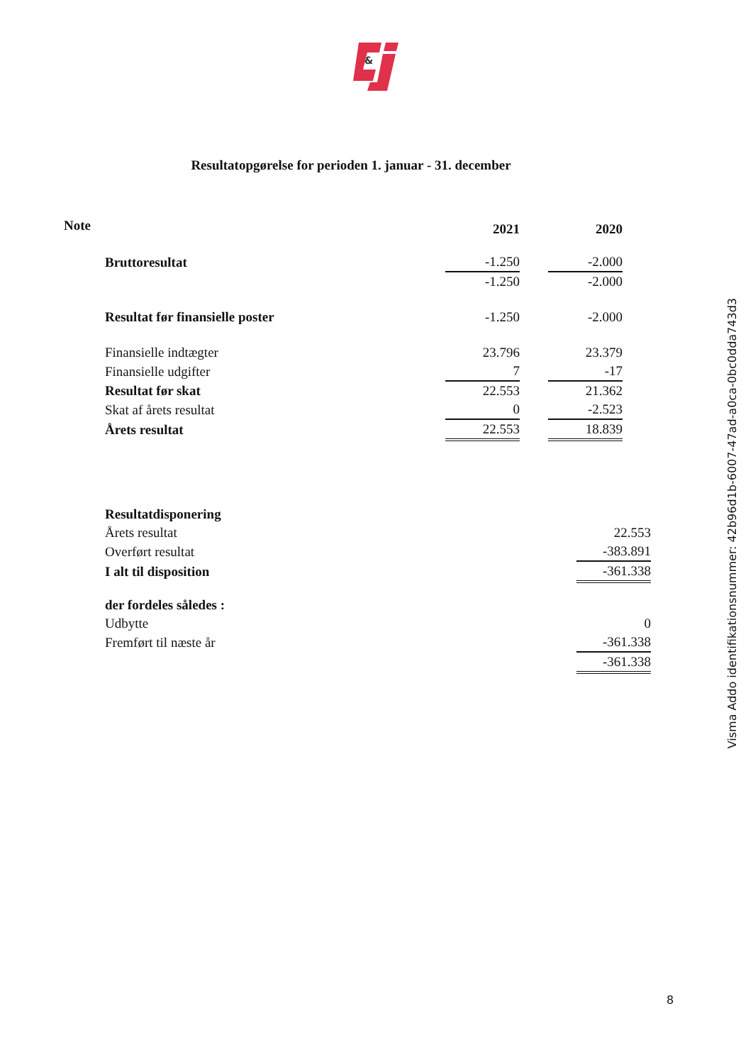&
Resultatopgørelse for perioden 1. januar - 31. december
| Note | | 2021 | | 2020 |
| --- | --- | --- | --- | --- |
| | Bruttoresultat | -1.250 | | -2.000 |
| | | -1.250 | | -2.000 |
| | Resultat før finansielle poster | -1.250 | | -2.000 |
| | Finansielle indtægter | 23.796 | | 23.379 |
| | Finansielle udgifter | 7 | | -17 |
| | Resultat før skat | 22.553 | | 21.362 |
| | Skat af årets resultat | 0 | | -2.523 |
| | Årets resultat | 22.553 | | 18.839 |
| | Resultatdisponering | |
| | Årets resultat | 22.553 |
| | Overført resultat | -383.891 |
| | I alt til disposition | -361.338 |
| | der fordeles således : | |
| | Udbytte | 0 |
| | Fremført til næste år | -361.338 |
| | | -361.338 |
Visma Addo identifikationsnummer: 42b96d1b-6007-47ad-a0ca-0bc0dda743d3
8